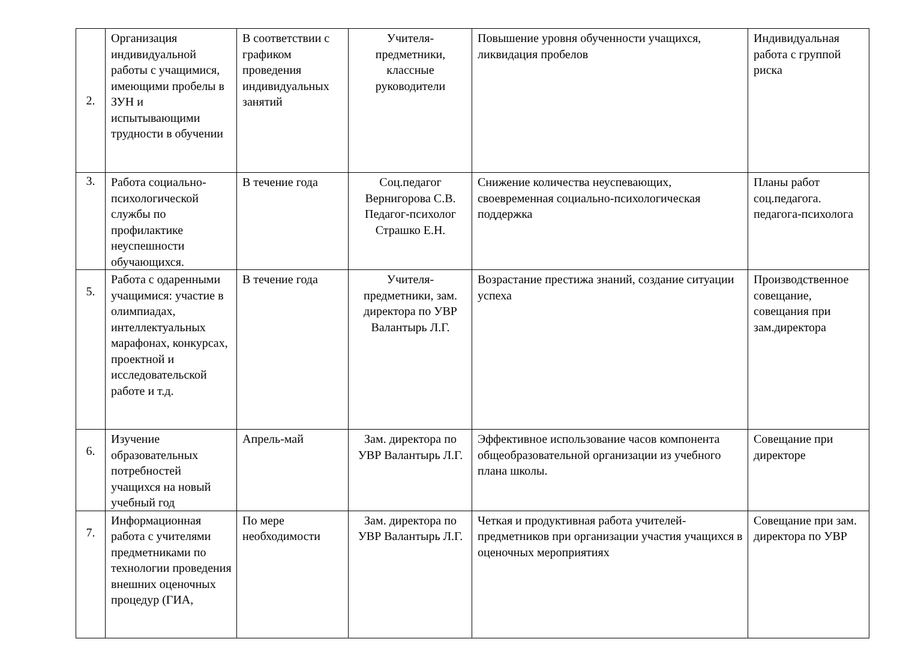| 2. | Организация индивидуальной работы с учащимися, имеющими пробелы в ЗУН и испытывающими трудности в обучении | В соответствии с графиком проведения индивидуальных занятий | Учителя-предметники, классные руководители | Повышение уровня обученности учащихся, ликвидация пробелов | Индивидуальная работа с группой риска |
| 3. | Работа социально-психологической службы по профилактике неуспешности обучающихся. | В течение года | Соц.педагог Вернигорова С.В. Педагог-психолог Страшко Е.Н. | Снижение количества неуспевающих, своевременная социально-психологическая поддержка | Планы работ соц.педагога. педагога-психолога |
| 5. | Работа с одаренными учащимися: участие в олимпиадах, интеллектуальных марафонах, конкурсах, проектной и исследовательской работе и т.д. | В течение года | Учителя-предметники, зам. директора по УВР Валантырь Л.Г. | Возрастание престижа знаний, создание ситуации успеха | Производственное совещание, совещания при зам.директора |
| 6. | Изучение образовательных потребностей учащихся на новый учебный год | Апрель-май | Зам. директора по УВР Валантырь Л.Г. | Эффективное использование часов компонента общеобразовательной организации из учебного плана школы. | Совещание при директоре |
| 7. | Информационная работа с учителями предметниками по технологии проведения внешних оценочных процедур (ГИА, | По мере необходимости | Зам. директора по УВР Валантырь Л.Г. | Четкая и продуктивная работа учителей-предметников при организации участия учащихся в оценочных мероприятиях | Совещание при зам. директора по УВР |